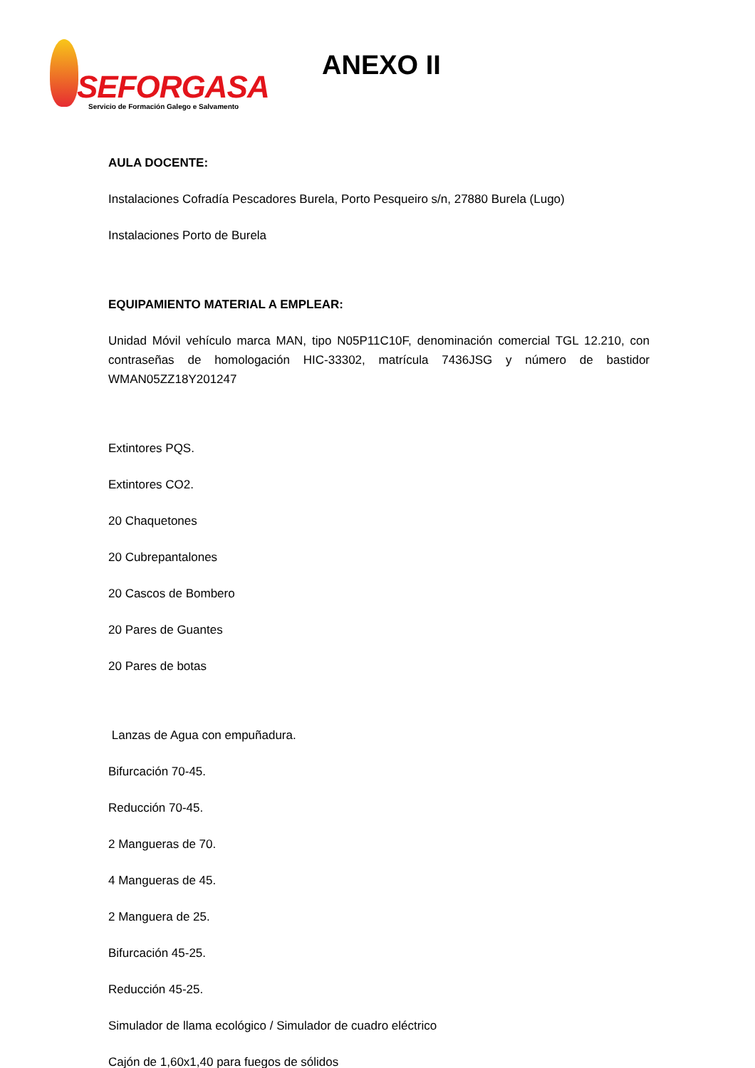SEFORGASA
Servicio de Formación Galego e Salvamento
ANEXO II
AULA DOCENTE:
Instalaciones Cofradía Pescadores Burela, Porto Pesqueiro s/n, 27880 Burela (Lugo)
Instalaciones Porto de Burela
EQUIPAMIENTO MATERIAL A EMPLEAR:
Unidad Móvil vehículo marca MAN, tipo N05P11C10F, denominación comercial TGL 12.210, con contraseñas de homologación HIC-33302, matrícula 7436JSG y número de bastidor WMAN05ZZ18Y201247
Extintores PQS.
Extintores CO2.
20 Chaquetones
20 Cubrepantalones
20 Cascos de Bombero
20 Pares de Guantes
20 Pares de botas
Lanzas de Agua con empuñadura.
Bifurcación 70-45.
Reducción 70-45.
2 Mangueras de 70.
4 Mangueras de 45.
2 Manguera de 25.
Bifurcación 45-25.
Reducción 45-25.
Simulador de llama ecológico / Simulador de cuadro eléctrico
Cajón de 1,60x1,40 para fuegos de sólidos